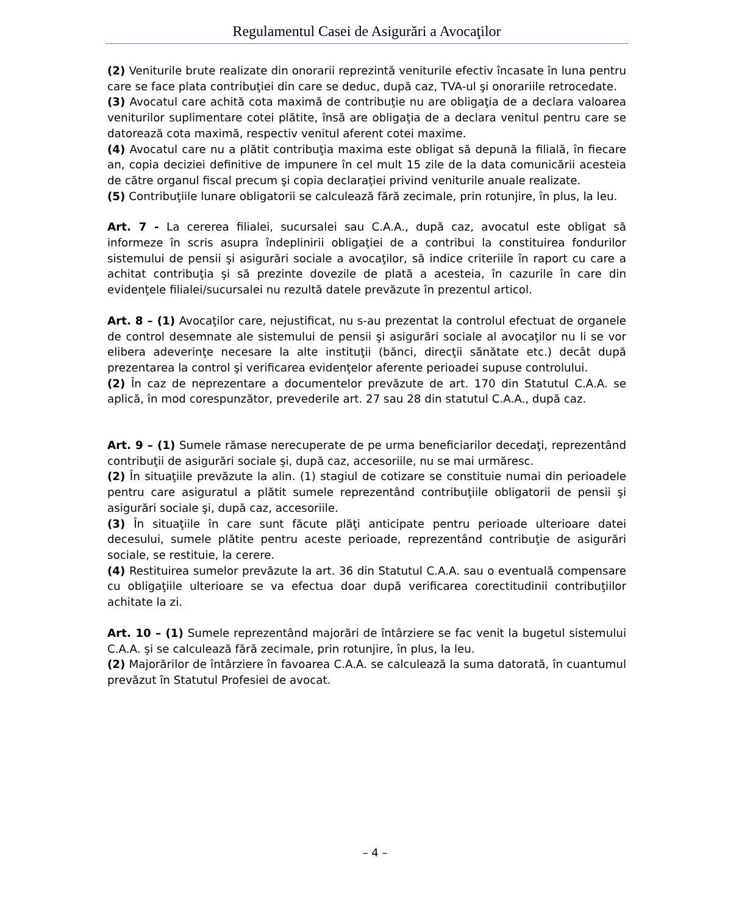Regulamentul Casei de Asigurări a Avocaţilor
(2) Veniturile brute realizate din onorarii reprezintă veniturile efectiv încasate în luna pentru care se face plata contribuţiei din care se deduc, după caz, TVA-ul şi onorariile retrocedate.
(3) Avocatul care achită cota maximă de contribuţie nu are obligaţia de a declara valoarea veniturilor suplimentare cotei plătite, însă are obligaţia de a declara venitul pentru care se datorează cota maximă, respectiv venitul aferent cotei maxime.
(4) Avocatul care nu a plătit contribuţia maxima este obligat să depună la filială, în fiecare an, copia deciziei definitive de impunere în cel mult 15 zile de la data comunicării acesteia de către organul fiscal precum şi copia declaraţiei privind veniturile anuale realizate.
(5) Contribuţiile lunare obligatorii se calculează fără zecimale, prin rotunjire, în plus, la leu.
Art. 7 - La cererea filialei, sucursalei sau C.A.A., după caz, avocatul este obligat să informeze în scris asupra îndeplinirii obligaţiei de a contribui la constituirea fondurilor sistemului de pensii şi asigurări sociale a avocaţilor, să indice criteriile în raport cu care a achitat contribuţia şi să prezinte dovezile de plată a acesteia, în cazurile în care din evidenţele filialei/sucursalei nu rezultă datele prevăzute în prezentul articol.
Art. 8 – (1) Avocaţilor care, nejustificat, nu s-au prezentat la controlul efectuat de organele de control desemnate ale sistemului de pensii şi asigurări sociale al avocaţilor nu li se vor elibera adeverinţe necesare la alte instituţii (bănci, direcţii sănătate etc.) decât după prezentarea la control şi verificarea evidenţelor aferente perioadei supuse controlului.
(2) În caz de neprezentare a documentelor prevăzute de art. 170 din Statutul C.A.A. se aplică, în mod corespunzător, prevederile art. 27 sau 28 din statutul C.A.A., după caz.
Art. 9 – (1) Sumele rămase nerecuperate de pe urma beneficiarilor decedaţi, reprezentând contribuţii de asigurări sociale şi, după caz, accesoriile, nu se mai urmăresc.
(2) În situaţiile prevăzute la alin. (1) stagiul de cotizare se constituie numai din perioadele pentru care asiguratul a plătit sumele reprezentând contribuţiile obligatorii de pensii şi asigurări sociale şi, după caz, accesoriile.
(3) În situaţiile în care sunt făcute plăţi anticipate pentru perioade ulterioare datei decesului, sumele plătite pentru aceste perioade, reprezentând contribuţie de asigurări sociale, se restituie, la cerere.
(4) Restituirea sumelor prevăzute la art. 36 din Statutul C.A.A. sau o eventuală compensare cu obligaţiile ulterioare se va efectua doar după verificarea corectitudinii contribuţiilor achitate la zi.
Art. 10 – (1) Sumele reprezentând majorări de întârziere se fac venit la bugetul sistemului C.A.A. şi se calculează fără zecimale, prin rotunjire, în plus, la leu.
(2) Majorărilor de întârziere în favoarea C.A.A. se calculează la suma datorată, în cuantumul prevăzut în Statutul Profesiei de avocat.
– 4 –